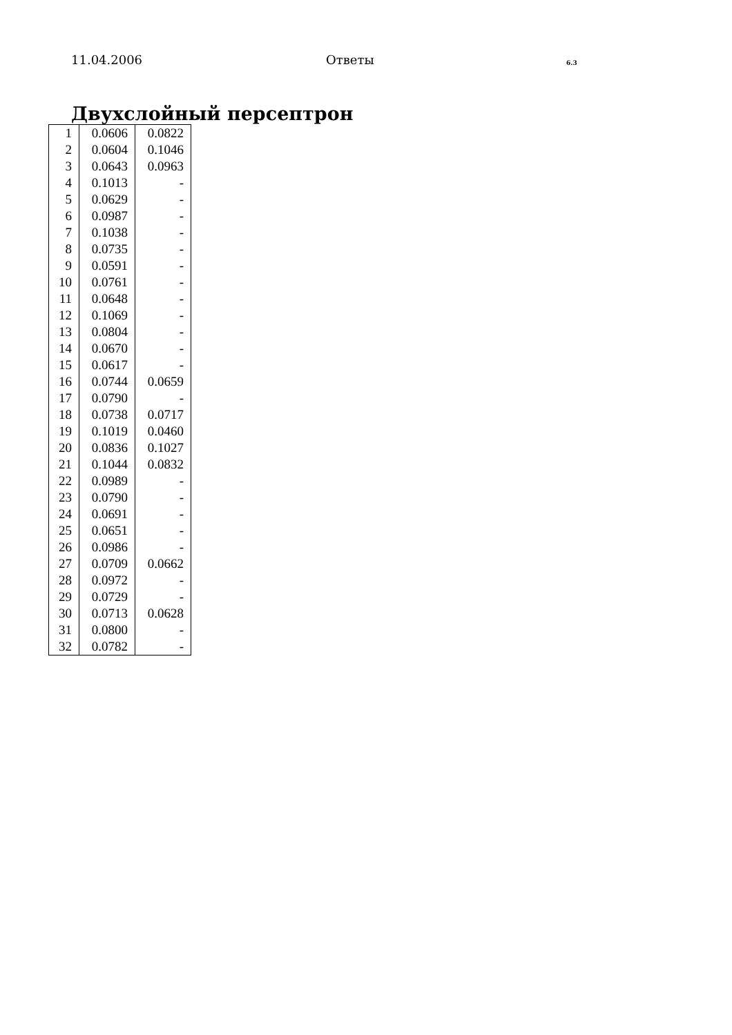11.04.2006 Ответы 6.3
Двухслойный персептрон
| 1 | 0.0606 | 0.0822 |
| 2 | 0.0604 | 0.1046 |
| 3 | 0.0643 | 0.0963 |
| 4 | 0.1013 | - |
| 5 | 0.0629 | - |
| 6 | 0.0987 | - |
| 7 | 0.1038 | - |
| 8 | 0.0735 | - |
| 9 | 0.0591 | - |
| 10 | 0.0761 | - |
| 11 | 0.0648 | - |
| 12 | 0.1069 | - |
| 13 | 0.0804 | - |
| 14 | 0.0670 | - |
| 15 | 0.0617 | - |
| 16 | 0.0744 | 0.0659 |
| 17 | 0.0790 | - |
| 18 | 0.0738 | 0.0717 |
| 19 | 0.1019 | 0.0460 |
| 20 | 0.0836 | 0.1027 |
| 21 | 0.1044 | 0.0832 |
| 22 | 0.0989 | - |
| 23 | 0.0790 | - |
| 24 | 0.0691 | - |
| 25 | 0.0651 | - |
| 26 | 0.0986 | - |
| 27 | 0.0709 | 0.0662 |
| 28 | 0.0972 | - |
| 29 | 0.0729 | - |
| 30 | 0.0713 | 0.0628 |
| 31 | 0.0800 | - |
| 32 | 0.0782 | - |